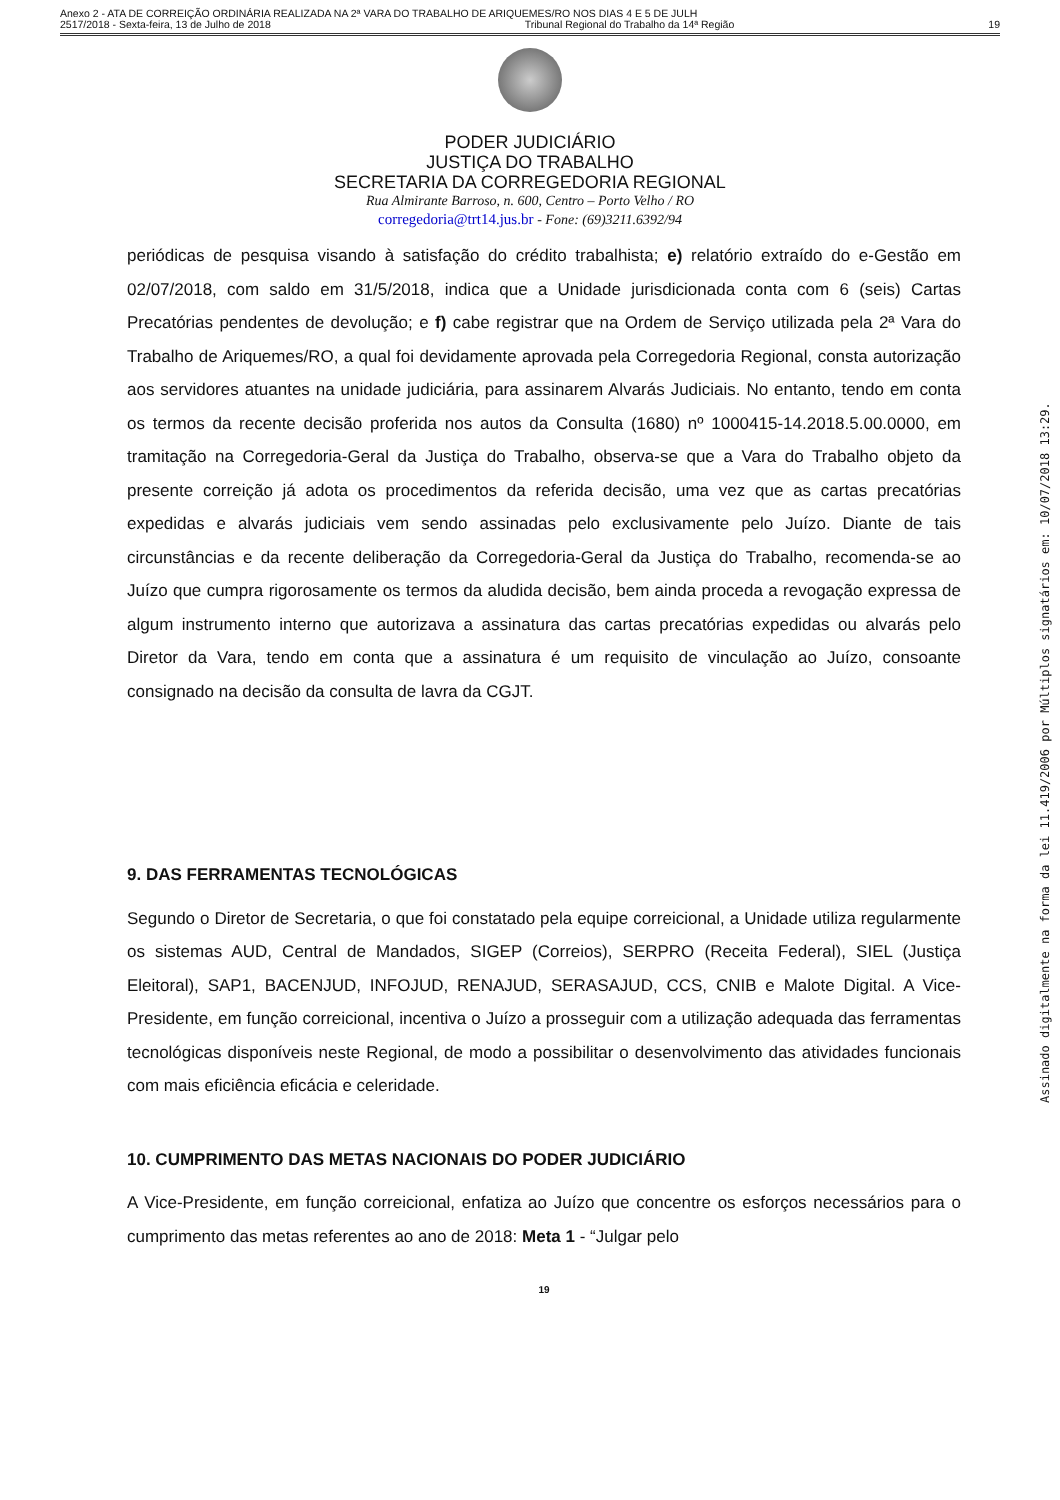Anexo 2 - ATA DE CORREIÇÃO ORDINÁRIA REALIZADA NA 2ª VARA DO TRABALHO DE ARIQUEMES/RO NOS DIAS 4 E 5 DE JULH
2517/2018 - Sexta-feira, 13 de Julho de 2018 Tribunal Regional do Trabalho da 14ª Região 19
PODER JUDICIÁRIO
JUSTIÇA DO TRABALHO
SECRETARIA DA CORREGEDORIA REGIONAL
Rua Almirante Barroso, n. 600, Centro – Porto Velho / RO
corregedoria@trt14.jus.br - Fone: (69)3211.6392/94
periódicas de pesquisa visando à satisfação do crédito trabalhista; e) relatório extraído do e-Gestão em 02/07/2018, com saldo em 31/5/2018, indica que a Unidade jurisdicionada conta com 6 (seis) Cartas Precatórias pendentes de devolução; e f) cabe registrar que na Ordem de Serviço utilizada pela 2ª Vara do Trabalho de Ariquemes/RO, a qual foi devidamente aprovada pela Corregedoria Regional, consta autorização aos servidores atuantes na unidade judiciária, para assinarem Alvarás Judiciais. No entanto, tendo em conta os termos da recente decisão proferida nos autos da Consulta (1680) nº 1000415-14.2018.5.00.0000, em tramitação na Corregedoria-Geral da Justiça do Trabalho, observa-se que a Vara do Trabalho objeto da presente correição já adota os procedimentos da referida decisão, uma vez que as cartas precatórias expedidas e alvarás judiciais vem sendo assinadas pelo exclusivamente pelo Juízo. Diante de tais circunstâncias e da recente deliberação da Corregedoria-Geral da Justiça do Trabalho, recomenda-se ao Juízo que cumpra rigorosamente os termos da aludida decisão, bem ainda proceda a revogação expressa de algum instrumento interno que autorizava a assinatura das cartas precatórias expedidas ou alvarás pelo Diretor da Vara, tendo em conta que a assinatura é um requisito de vinculação ao Juízo, consoante consignado na decisão da consulta de lavra da CGJT.
9. DAS FERRAMENTAS TECNOLÓGICAS
Segundo o Diretor de Secretaria, o que foi constatado pela equipe correicional, a Unidade utiliza regularmente os sistemas AUD, Central de Mandados, SIGEP (Correios), SERPRO (Receita Federal), SIEL (Justiça Eleitoral), SAP1, BACENJUD, INFOJUD, RENAJUD, SERASAJUD, CCS, CNIB e Malote Digital. A Vice-Presidente, em função correicional, incentiva o Juízo a prosseguir com a utilização adequada das ferramentas tecnológicas disponíveis neste Regional, de modo a possibilitar o desenvolvimento das atividades funcionais com mais eficiência eficácia e celeridade.
10. CUMPRIMENTO DAS METAS NACIONAIS DO PODER JUDICIÁRIO
A Vice-Presidente, em função correicional, enfatiza ao Juízo que concentre os esforços necessários para o cumprimento das metas referentes ao ano de 2018: Meta 1 - “Julgar pelo
19
Assinado digitalmente na forma da lei 11.419/2006 por Múltiplos signatários em: 10/07/2018 13:29.